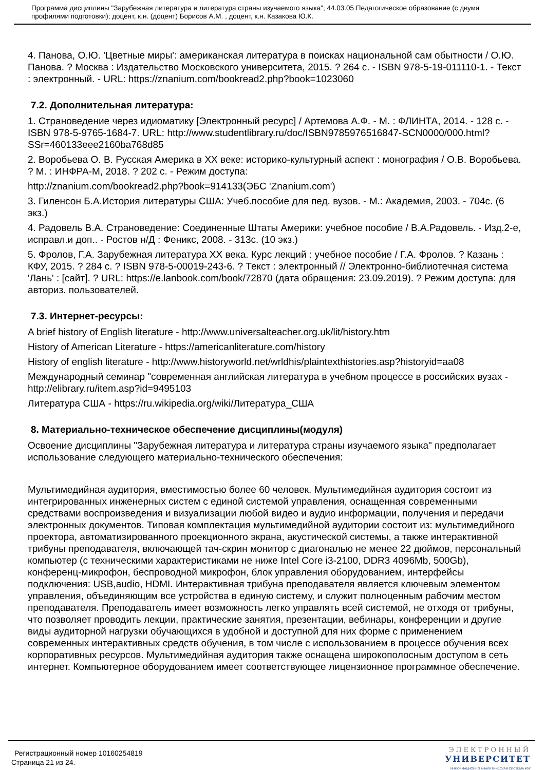Программа дисциплины "Зарубежная литература и литература страны изучаемого языка"; 44.03.05 Педагогическое образование (с двумя профилями подготовки); доцент, к.н. (доцент) Борисов А.М. , доцент, к.н. Казакова Ю.К.
4. Панова, О.Ю. 'Цветные миры': американская литература в поисках национальной сам обытности / О.Ю. Панова. ? Москва : Издательство Московского университета, 2015. ? 264 с. - ISBN 978-5-19-011110-1. - Текст : электронный. - URL: https://znanium.com/bookread2.php?book=1023060
7.2. Дополнительная литература:
1. Страноведение через идиоматику [Электронный ресурс] / Артемова А.Ф. - М. : ФЛИНТА, 2014. - 128 с. - ISBN 978-5-9765-1684-7. URL: http://www.studentlibrary.ru/doc/ISBN9785976516847-SCN0000/000.html?SSr=460133eee2160ba768d85
2. Воробьева О. В. Русская Америка в XX веке: историко-культурный аспект : монография / О.В. Воробьева. ? М. : ИНФРА-М, 2018. ? 202 с. - Режим доступа:
http://znanium.com/bookread2.php?book=914133(ЭБС 'Znanium.com')
3. Гиленсон Б.А.История литературы США: Учеб.пособие для пед. вузов. - М.: Академия, 2003. - 704с. (6 экз.)
4. Радовель В.А. Страноведение: Соединенные Штаты Америки: учебное пособие / В.А.Радовель. - Изд.2-е, исправл.и доп.. - Ростов н/Д : Феникс, 2008. - 313с. (10 экз.)
5. Фролов, Г.А. Зарубежная литература XX века. Курс лекций : учебное пособие / Г.А. Фролов. ? Казань : КФУ, 2015. ? 284 с. ? ISBN 978-5-00019-243-6. ? Текст : электронный // Электронно-библиотечная система 'Лань' : [сайт]. ? URL: https://e.lanbook.com/book/72870 (дата обращения: 23.09.2019). ? Режим доступа: для авториз. пользователей.
7.3. Интернет-ресурсы:
A brief history of English literature - http://www.universalteacher.org.uk/lit/history.htm
History of American Literature - https://americanliterature.com/history
History of english literature - http://www.historyworld.net/wrldhis/plaintexthistories.asp?historyid=aa08
Международный семинар "современная английская литература в учебном процессе в российских вузах - http://elibrary.ru/item.asp?id=9495103
Литература США - https://ru.wikipedia.org/wiki/Литература_США
8. Материально-техническое обеспечение дисциплины(модуля)
Освоение дисциплины "Зарубежная литература и литература страны изучаемого языка" предполагает использование следующего материально-технического обеспечения:
Мультимедийная аудитория, вместимостью более 60 человек. Мультимедийная аудитория состоит из интегрированных инженерных систем с единой системой управления, оснащенная современными средствами воспроизведения и визуализации любой видео и аудио информации, получения и передачи электронных документов. Типовая комплектация мультимедийной аудитории состоит из: мультимедийного проектора, автоматизированного проекционного экрана, акустической системы, а также интерактивной трибуны преподавателя, включающей тач-скрин монитор с диагональю не менее 22 дюймов, персональный компьютер (с техническими характеристиками не ниже Intel Core i3-2100, DDR3 4096Mb, 500Gb), конференц-микрофон, беспроводной микрофон, блок управления оборудованием, интерфейсы подключения: USB,audio, HDMI. Интерактивная трибуна преподавателя является ключевым элементом управления, объединяющим все устройства в единую систему, и служит полноценным рабочим местом преподавателя. Преподаватель имеет возможность легко управлять всей системой, не отходя от трибуны, что позволяет проводить лекции, практические занятия, презентации, вебинары, конференции и другие виды аудиторной нагрузки обучающихся в удобной и доступной для них форме с применением современных интерактивных средств обучения, в том числе с использованием в процессе обучения всех корпоративных ресурсов. Мультимедийная аудитория также оснащена широкополосным доступом в сеть интернет. Компьютерное оборудованием имеет соответствующее лицензионное программное обеспечение.
Регистрационный номер 10160254819
Страница 21 из 24.
ЭЛЕКТРОННЫЙ
УНИВЕРСИТЕТ
ИНФОРМАЦИОННО АНАЛИТИЧЕСКАЯ СИСТЕМА КФУ